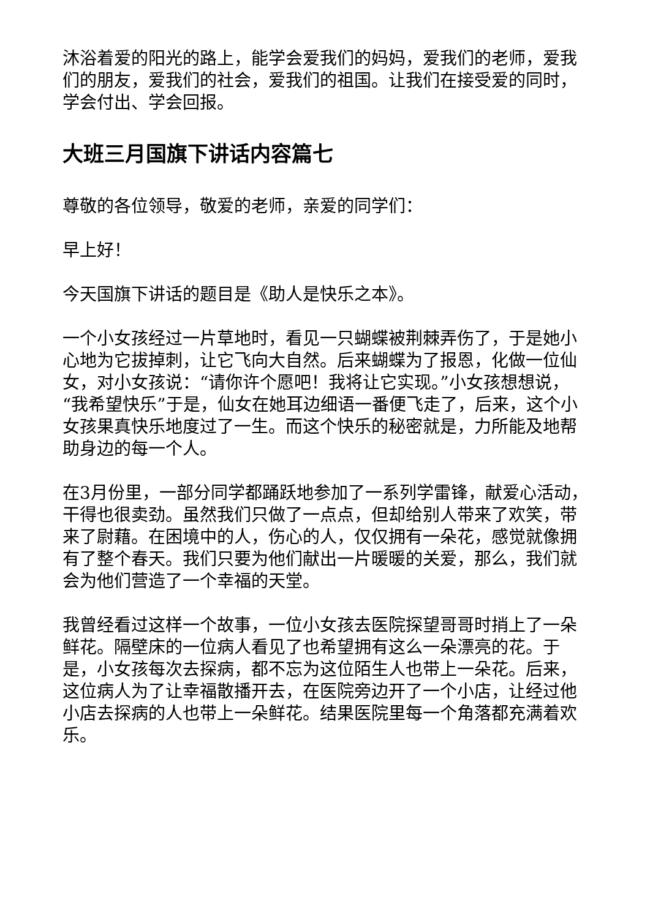沐浴着爱的阳光的路上，能学会爱我们的妈妈，爱我们的老师，爱我们的朋友，爱我们的社会，爱我们的祖国。让我们在接受爱的同时，学会付出、学会回报。
大班三月国旗下讲话内容篇七
尊敬的各位领导，敬爱的老师，亲爱的同学们：
早上好！
今天国旗下讲话的题目是《助人是快乐之本》。
一个小女孩经过一片草地时，看见一只蝴蝶被荆棘弄伤了，于是她小心地为它拔掉刺，让它飞向大自然。后来蝴蝶为了报恩，化做一位仙女，对小女孩说：“请你许个愿吧！我将让它实现。”小女孩想想说，“我希望快乐”于是，仙女在她耳边细语一番便飞走了，后来，这个小女孩果真快乐地度过了一生。而这个快乐的秘密就是，力所能及地帮助身边的每一个人。
在3月份里，一部分同学都踊跃地参加了一系列学雷锋，献爱心活动，干得也很卖劲。虽然我们只做了一点点，但却给别人带来了欢笑，带来了尉藉。在困境中的人，伤心的人，仅仅拥有一朵花，感觉就像拥有了整个春天。我们只要为他们献出一片暖暖的关爱，那么，我们就会为他们营造了一个幸福的天堂。
我曾经看过这样一个故事，一位小女孩去医院探望哥哥时捎上了一朵鲜花。隔壁床的一位病人看见了也希望拥有这么一朵漂亮的花。于是，小女孩每次去探病，都不忘为这位陌生人也带上一朵花。后来，这位病人为了让幸福散播开去，在医院旁边开了一个小店，让经过他小店去探病的人也带上一朵鲜花。结果医院里每一个角落都充满着欢乐。